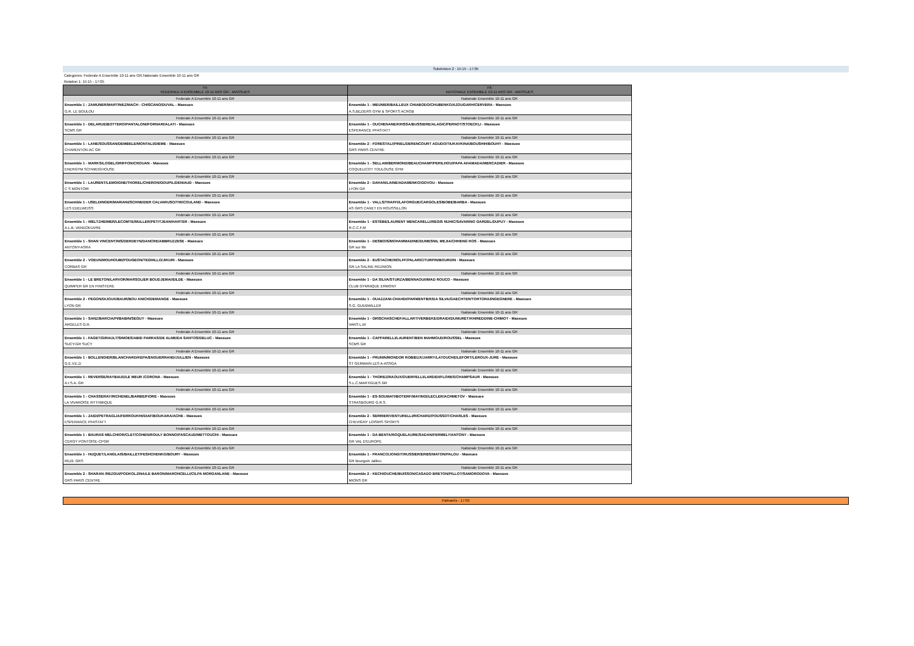Subdvision 2 : 15:15 - 17:05
Categories: Federale A Ensemble 10-11 ans GR,Nationale Ensemble 10-11 ans GR
Rotation 1: 15:15 - 17:05
| F5 FEDERALE A ENSEMBLE 10-11 ANS GR - MASSUES | F6 NATIONALE ENSEMBLE 10-11 ANS GR - MASSUES |
| --- | --- |
| Federale A Ensemble 10-11 ans GR | Nationale Ensemble 10-11 ans GR |
| Ensemble 1 - ZAMUNER/MARTINEZ/MACH - CHISCANO/DUVAL - Massues | Ensemble 1 - MEUNIER/BAILLEUX CHIABODO/CHUBENKO/AZOUGARH/CERVERA - Massues |
| G.R. LE BOULOU | A.S.BEZIERS GYM & SPORTS ACROB |
| Federale A Ensemble 10-11 ans GR | Nationale Ensemble 10-11 ans GR |
| Ensemble 1 - DELARUE/BOTTERO/PANTALONI/FORNARI/ALATI - Massues | Ensemble 1 - OUCHENANE/KRISSA/BUSSIERE/ALAGIC/PERNOT/STOECKLI - Massues |
| SCMS GR | ESPERANCE PFASTATT |
| Federale A Ensemble 10-11 ans GR | Nationale Ensemble 10-11 ans GR |
| Ensemble 1 - LANE/SOUSSAN/DEMBELE/MONTALI/DIEME - Massues | Ensemble 2 - FORESTALI/PINEL/DERENCOURT AGUDO/TIUKAVKINA/BOUSHIH/BOUHY - Massues |
| CHARENTON-AC GR | GRS PARIS CENTRE |
| Federale A Ensemble 10-11 ans GR | Nationale Ensemble 10-11 ans GR |
| Ensemble 1 - MARKS/LOGEL/GRIFFON/CROUAN - Massues | Ensemble 1 - SELLAM/BERMOND/BEAUCHAMP/PERILHOU/PAPA AHAMADA/MERCADIER - Massues |
| ENERGYM SCHWEIGHOUSE | COQUELICOT TOULOUSE GYM |
| Federale A Ensemble 10-11 ans GR | Nationale Ensemble 10-11 ans GR |
| Ensemble 1 - LAURENT/LEMOIGNE/THOREL/CHERON/GOUPIL/DENIAUD - Massues | Ensemble 2 - DAHAN/LAINE/ADAMENKO/GOVOU - Massues |
| C S MONTOIR | LYON GR |
| Federale A Ensemble 10-11 ans GR | Nationale Ensemble 10-11 ans GR |
| Ensemble 1 - USELDINGER/MARIANI/SCHNEIDER CALVARUSO/TIR/COULAND - Massues | Ensemble 1 - VALLS/TRAFFI/LAFORGUE/CARGOLES/BOBE/BARBA - Massues |
| LES EDELWEISS | AS GRS CANET EN ROUSSILLON |
| Federale A Ensemble 10-11 ans GR | Nationale Ensemble 10-11 ans GR |
| Ensemble 1 - WELTZHEIMER/LECOMTE/MULLER/PETITJEAN/HARTER - Massues | Ensemble 1 - ESTÈBE/LAURENT MENCARELLI/REGIS NUHIC/SAVARINO GARDEL/DUPUY - Massues |
| A.L.B. VANDOEUVRE | R.C.C.F.M |
| Federale A Ensemble 10-11 ans GR | Nationale Ensemble 10-11 ans GR |
| Ensemble 1 - SHAN VINCENT/NIS/DERDEYN/DANCRE/ABBRUZZESE - Massues | Ensemble 1 - DESBOIS/MOHAMMADINE/DUMESNIL MEJIA/CHHENG ROS - Massues |
| ANTONY-ASRA | GR sur Ille |
| Federale A Ensemble 10-11 ans GR | Nationale Ensemble 10-11 ans GR |
| Ensemble 2 - VOEUN/MOUHOUBI/POUGEON/TEGHILLO/JIKURI - Massues | Ensemble 2 - EUSTACHE/WOLFF/PALARIC/TURPIN/BOURDIN - Massues |
| CORBAS GR | GR LA SALINE REUNION |
| Federale A Ensemble 10-11 ans GR | Nationale Ensemble 10-11 ans GR |
| Ensemble 1 - LE BRETON/LARVOR/MARSOLIER BOUDJEMAI/EILDE - Massues | Ensemble 1 - DA SILVA/STURZA/BENNAOUI/IMAD ROUCO - Massues |
| QUIMPER GR EN FINISTERE | CLUB GYMNIQUE ERMONT |
| Federale A Ensemble 10-11 ans GR | Nationale Ensemble 10-11 ans GR |
| Ensemble 2 - PEGON/DIJOUX/BAUR/BOU ANICH/DEMANGE - Massues | Ensemble 1 - OUAZZANI-CHAHDI/PARMENTIER/DA SILVA/GAECHTER/TORTORA/INGEGNERE - Massues |
| LYON GR | S.G. GUEBWILLER |
| Federale A Ensemble 10-11 ans GR | Nationale Ensemble 10-11 ans GR |
| Ensemble 1 - SANZ/BARCIA/PI/BABIN/SEGUY - Massues | Ensemble 1 - GRISCHASCHEF/ALLART/VERBEKE/DRAIDI/DUMURET/KHIREDDINE-CHIMOT - Massues |
| ARGELES G.R. | VARS L.M |
| Federale A Ensemble 10-11 ans GR | Nationale Ensemble 10-11 ans GR |
| Ensemble 1 - FAGET/GIRAULT/SIMOES/ABID PARRAS/DE ALMEIDA SANTOS/DELUC - Massues | Ensemble 1 - CAPPARELLI/LAURENT/BEN MAHMOUD/ROUSSEL - Massues |
| SUCY-GR SUCY | SCMS GR |
| Federale A Ensemble 10-11 ans GR | Nationale Ensemble 10-11 ans GR |
| Ensemble 1 - BOLLENGIER/BLANCHARD/KEPA/ENGUERRAND/JULLIEN - Massues | Ensemble 1 - PRUNIN/MONDOR ROBIEUX/JARRY/LATOUCHE/LEFORT/LEROUX-JURE - Massues |
| G.E.V.E.D | ST GERMAIN LES A-ASSGA |
| Federale A Ensemble 10-11 ans GR | Nationale Ensemble 10-11 ans GR |
| Ensemble 1 - REVERSE/RAYBAUD/LE MEUR /CORONA - Massues | Ensemble 1 - THOREZ/RAOUX/OUERFELLI/LARDIDI/FLORES/CHAMPSAUR - Massues |
| A.I.S.A. GR | S.L.C.MARTIGUES GR |
| Federale A Ensemble 10-11 ans GR | Nationale Ensemble 10-11 ans GR |
| Ensemble 1 - CHASSERAY/RICHENEL/BARBE/FIORE - Massues | Ensemble 1 - ES-SOUMATI/BOTERF/MAYINGI/LECLER/ACHMETOV - Massues |
| LA VIVAROISE RYTHMIQUE | STRASBOURG G.R.S. |
| Federale A Ensemble 10-11 ans GR | Nationale Ensemble 10-11 ans GR |
| Ensemble 1 - ZAIDI/PETRAGLIA/FERROUKHI/DIAF/BOUKARA/ACHE - Massues | Ensemble 2 - SERRIER/VENTURELLI/RICHARD/POUSSOT/CHARLES - Massues |
| ESPERANCE PFASTATT | CHEVIGNY LOISIRS SPORTS |
| Federale A Ensemble 10-11 ans GR | Nationale Ensemble 10-11 ans GR |
| Ensemble 1 - BAURAS MELCHIOR/CLET/COHEN/ROULY BONNO/PASCAUD/METTOUCHI - Massues | Ensemble 1 - DA BENTA/ROQUELAURE/SADAN/FERMELY/ANTONY - Massues |
| CERGY PONTOISE-CPGR | GR VAL D'EUROPE |
| Federale A Ensemble 10-11 ans GR | Nationale Ensemble 10-11 ans GR |
| Ensemble 1 - HUQUET/LANGLAIS/BAILLET/FESHCHENKO/BOURY - Massues | Ensemble 1 - FRANCO/JONGIT/RUSSIER/ERBS/MATON/PALOU - Massues |
| REZE GRS | GR Bourgoin Jallieu |
| Federale A Ensemble 10-11 ans GR | Nationale Ensemble 10-11 ans GR |
| Ensemble 2 - SHARAN /REZGUI/PODKOLZINA/LE BARON/MARONCELLI/CILPA MORGANLANE - Massues | Ensemble 2 - KECHIOUCHE/BUISSON/CASADO BRETON/PILLOT/SAMORODOVA - Massues |
| GRS PARIS CENTRE | MIONS GR |
Palmarès - 17:05